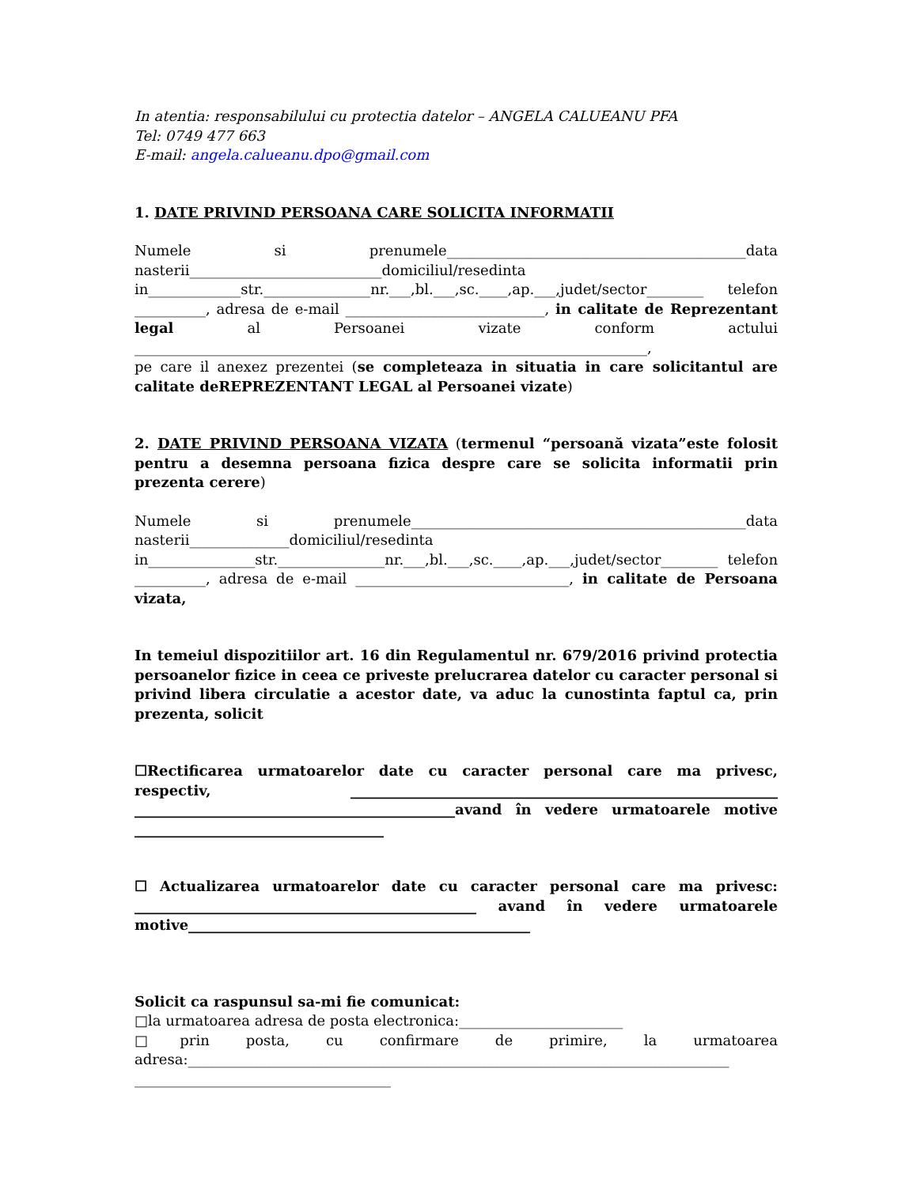In atentia: responsabilului cu protectia datelor – ANGELA CALUEANU PFA
Tel: 0749 477 663
E-mail: angela.calueanu.dpo@gmail.com
1. DATE PRIVIND PERSOANA CARE SOLICITA INFORMATII
Numele si prenumele__________________________________________data nasterii___________________________domiciliul/resedinta in_____________str._______________nr.___,bl.___,sc.____,ap.___,judet/sector________ telefon __________, adresa de e-mail ____________________________, in calitate de Reprezentant legal al Persoanei vizate conform actului ________________________________________________________________________,
pe care il anexez prezentei (se completeaza in situatia in care solicitantul are calitate deREPREZENTANT LEGAL al Persoanei vizate)
2. DATE PRIVIND PERSOANA VIZATA (termenul “persoană vizata”este folosit pentru a desemna persoana fizica despre care se solicita informatii prin prezenta cerere)
Numele si prenumele_______________________________________________data nasterii______________domiciliul/resedinta in_______________str._______________nr.___,bl.___,sc.____,ap.___,judet/sector________ telefon __________, adresa de e-mail ______________________________, in calitate de Persoana vizata,
In temeiul dispozitiilor art. 16 din Regulamentul nr. 679/2016 privind protectia persoanelor fizice in ceea ce priveste prelucrarea datelor cu caracter personal si privind libera circulatie a acestor date, va aduc la cunostinta faptul ca, prin prezenta, solicit
☐Rectificarea urmatoarelor date cu caracter personal care ma privesc, respectiv, ____________________________________________________________ _____________________________________________avand în vedere urmatoarele motive ___________________________________
☐ Actualizarea urmatoarelor date cu caracter personal care ma privesc: ________________________________________________ avand în vedere urmatoarele motive________________________________________________
Solicit ca raspunsul sa-mi fie comunicat:
□la urmatoarea adresa de posta electronica:_______________________
□prin posta, cu confirmare de primire, la urmatoarea adresa:____________________________________________________________________________ ____________________________________